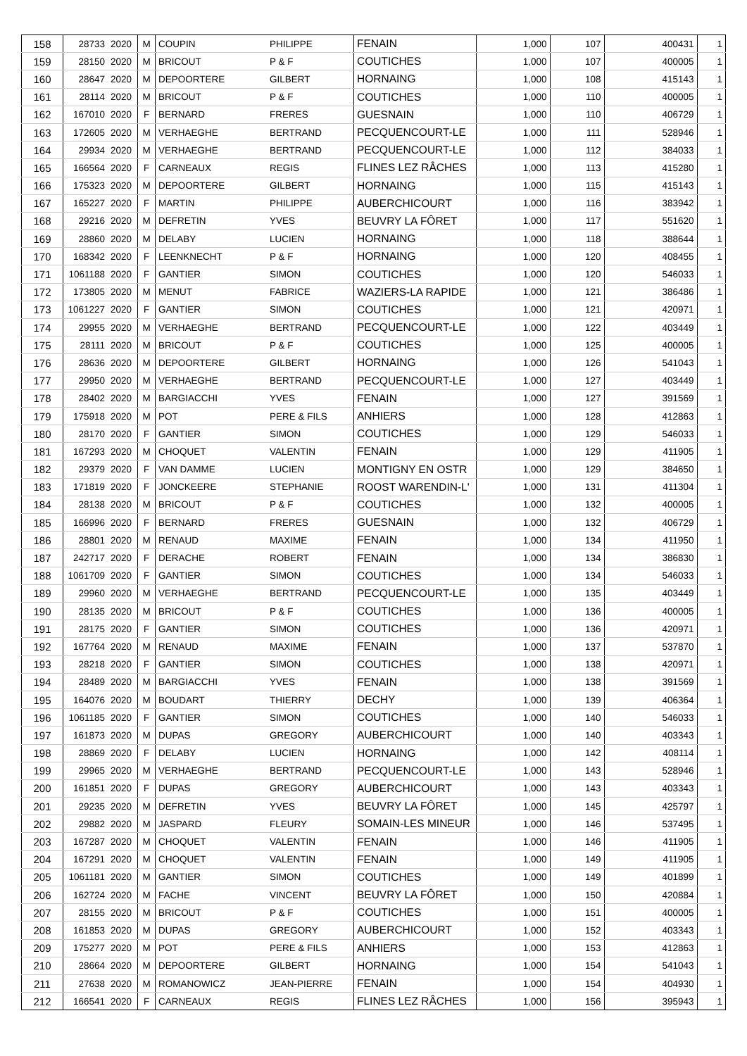| 158 | 28733 | 2020 | M | COUPIN | PHILIPPE | FENAIN | 1,000 | 107 | 400431 | 1 |
| 159 | 28150 | 2020 | M | BRICOUT | P & F | COUTICHES | 1,000 | 107 | 400005 | 1 |
| 160 | 28647 | 2020 | M | DEPOORTERE | GILBERT | HORNAING | 1,000 | 108 | 415143 | 1 |
| 161 | 28114 | 2020 | M | BRICOUT | P & F | COUTICHES | 1,000 | 110 | 400005 | 1 |
| 162 | 167010 | 2020 | F | BERNARD | FRERES | GUESNAIN | 1,000 | 110 | 406729 | 1 |
| 163 | 172605 | 2020 | M | VERHAEGHE | BERTRAND | PECQUENCOURT-LE | 1,000 | 111 | 528946 | 1 |
| 164 | 29934 | 2020 | M | VERHAEGHE | BERTRAND | PECQUENCOURT-LE | 1,000 | 112 | 384033 | 1 |
| 165 | 166564 | 2020 | F | CARNEAUX | REGIS | FLINES LEZ RÂCHES | 1,000 | 113 | 415280 | 1 |
| 166 | 175323 | 2020 | M | DEPOORTERE | GILBERT | HORNAING | 1,000 | 115 | 415143 | 1 |
| 167 | 165227 | 2020 | F | MARTIN | PHILIPPE | AUBERCHICOURT | 1,000 | 116 | 383942 | 1 |
| 168 | 29216 | 2020 | M | DEFRETIN | YVES | BEUVRY LA FÔRET | 1,000 | 117 | 551620 | 1 |
| 169 | 28860 | 2020 | M | DELABY | LUCIEN | HORNAING | 1,000 | 118 | 388644 | 1 |
| 170 | 168342 | 2020 | F | LEENKNECHT | P & F | HORNAING | 1,000 | 120 | 408455 | 1 |
| 171 | 1061188 | 2020 | F | GANTIER | SIMON | COUTICHES | 1,000 | 120 | 546033 | 1 |
| 172 | 173805 | 2020 | M | MENUT | FABRICE | WAZIERS-LA RAPIDE | 1,000 | 121 | 386486 | 1 |
| 173 | 1061227 | 2020 | F | GANTIER | SIMON | COUTICHES | 1,000 | 121 | 420971 | 1 |
| 174 | 29955 | 2020 | M | VERHAEGHE | BERTRAND | PECQUENCOURT-LE | 1,000 | 122 | 403449 | 1 |
| 175 | 28111 | 2020 | M | BRICOUT | P & F | COUTICHES | 1,000 | 125 | 400005 | 1 |
| 176 | 28636 | 2020 | M | DEPOORTERE | GILBERT | HORNAING | 1,000 | 126 | 541043 | 1 |
| 177 | 29950 | 2020 | M | VERHAEGHE | BERTRAND | PECQUENCOURT-LE | 1,000 | 127 | 403449 | 1 |
| 178 | 28402 | 2020 | M | BARGIACCHI | YVES | FENAIN | 1,000 | 127 | 391569 | 1 |
| 179 | 175918 | 2020 | M | POT | PERE & FILS | ANHIERS | 1,000 | 128 | 412863 | 1 |
| 180 | 28170 | 2020 | F | GANTIER | SIMON | COUTICHES | 1,000 | 129 | 546033 | 1 |
| 181 | 167293 | 2020 | M | CHOQUET | VALENTIN | FENAIN | 1,000 | 129 | 411905 | 1 |
| 182 | 29379 | 2020 | F | VAN DAMME | LUCIEN | MONTIGNY EN OSTR | 1,000 | 129 | 384650 | 1 |
| 183 | 171819 | 2020 | F | JONCKEERE | STEPHANIE | ROOST WARENDIN-L' | 1,000 | 131 | 411304 | 1 |
| 184 | 28138 | 2020 | M | BRICOUT | P & F | COUTICHES | 1,000 | 132 | 400005 | 1 |
| 185 | 166996 | 2020 | F | BERNARD | FRERES | GUESNAIN | 1,000 | 132 | 406729 | 1 |
| 186 | 28801 | 2020 | M | RENAUD | MAXIME | FENAIN | 1,000 | 134 | 411950 | 1 |
| 187 | 242717 | 2020 | F | DERACHE | ROBERT | FENAIN | 1,000 | 134 | 386830 | 1 |
| 188 | 1061709 | 2020 | F | GANTIER | SIMON | COUTICHES | 1,000 | 134 | 546033 | 1 |
| 189 | 29960 | 2020 | M | VERHAEGHE | BERTRAND | PECQUENCOURT-LE | 1,000 | 135 | 403449 | 1 |
| 190 | 28135 | 2020 | M | BRICOUT | P & F | COUTICHES | 1,000 | 136 | 400005 | 1 |
| 191 | 28175 | 2020 | F | GANTIER | SIMON | COUTICHES | 1,000 | 136 | 420971 | 1 |
| 192 | 167764 | 2020 | M | RENAUD | MAXIME | FENAIN | 1,000 | 137 | 537870 | 1 |
| 193 | 28218 | 2020 | F | GANTIER | SIMON | COUTICHES | 1,000 | 138 | 420971 | 1 |
| 194 | 28489 | 2020 | M | BARGIACCHI | YVES | FENAIN | 1,000 | 138 | 391569 | 1 |
| 195 | 164076 | 2020 | M | BOUDART | THIERRY | DECHY | 1,000 | 139 | 406364 | 1 |
| 196 | 1061185 | 2020 | F | GANTIER | SIMON | COUTICHES | 1,000 | 140 | 546033 | 1 |
| 197 | 161873 | 2020 | M | DUPAS | GREGORY | AUBERCHICOURT | 1,000 | 140 | 403343 | 1 |
| 198 | 28869 | 2020 | F | DELABY | LUCIEN | HORNAING | 1,000 | 142 | 408114 | 1 |
| 199 | 29965 | 2020 | M | VERHAEGHE | BERTRAND | PECQUENCOURT-LE | 1,000 | 143 | 528946 | 1 |
| 200 | 161851 | 2020 | F | DUPAS | GREGORY | AUBERCHICOURT | 1,000 | 143 | 403343 | 1 |
| 201 | 29235 | 2020 | M | DEFRETIN | YVES | BEUVRY LA FÔRET | 1,000 | 145 | 425797 | 1 |
| 202 | 29882 | 2020 | M | JASPARD | FLEURY | SOMAIN-LES MINEUR | 1,000 | 146 | 537495 | 1 |
| 203 | 167287 | 2020 | M | CHOQUET | VALENTIN | FENAIN | 1,000 | 146 | 411905 | 1 |
| 204 | 167291 | 2020 | M | CHOQUET | VALENTIN | FENAIN | 1,000 | 149 | 411905 | 1 |
| 205 | 1061181 | 2020 | M | GANTIER | SIMON | COUTICHES | 1,000 | 149 | 401899 | 1 |
| 206 | 162724 | 2020 | M | FACHE | VINCENT | BEUVRY LA FÔRET | 1,000 | 150 | 420884 | 1 |
| 207 | 28155 | 2020 | M | BRICOUT | P & F | COUTICHES | 1,000 | 151 | 400005 | 1 |
| 208 | 161853 | 2020 | M | DUPAS | GREGORY | AUBERCHICOURT | 1,000 | 152 | 403343 | 1 |
| 209 | 175277 | 2020 | M | POT | PERE & FILS | ANHIERS | 1,000 | 153 | 412863 | 1 |
| 210 | 28664 | 2020 | M | DEPOORTERE | GILBERT | HORNAING | 1,000 | 154 | 541043 | 1 |
| 211 | 27638 | 2020 | M | ROMANOWICZ | JEAN-PIERRE | FENAIN | 1,000 | 154 | 404930 | 1 |
| 212 | 166541 | 2020 | F | CARNEAUX | REGIS | FLINES LEZ RÂCHES | 1,000 | 156 | 395943 | 1 |